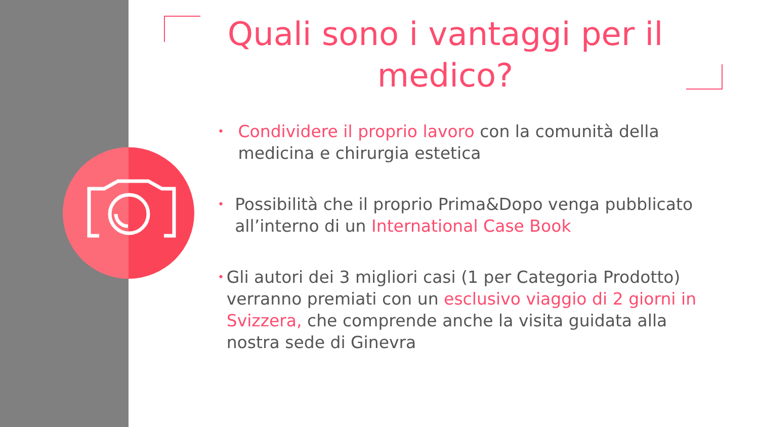Quali sono i vantaggi per il medico?
• Condividere il proprio lavoro con la comunità della medicina e chirurgia estetica
• Possibilità che il proprio Prima&Dopo venga pubblicato all’interno di un International Case Book
• Gli autori dei 3 migliori casi (1 per Categoria Prodotto) verranno premiati con un esclusivo viaggio di 2 giorni in Svizzera, che comprende anche la visita guidata alla nostra sede di Ginevra